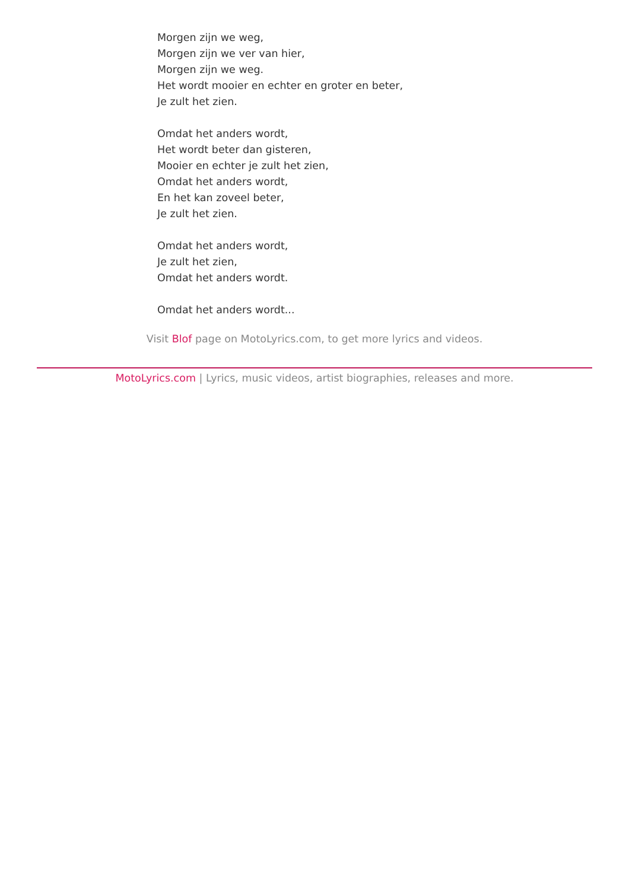Morgen zijn we weg,
Morgen zijn we ver van hier,
Morgen zijn we weg.
Het wordt mooier en echter en groter en beter,
Je zult het zien.
Omdat het anders wordt,
Het wordt beter dan gisteren,
Mooier en echter je zult het zien,
Omdat het anders wordt,
En het kan zoveel beter,
Je zult het zien.
Omdat het anders wordt,
Je zult het zien,
Omdat het anders wordt.
Omdat het anders wordt...
Visit Blof page on MotoLyrics.com, to get more lyrics and videos.
MotoLyrics.com | Lyrics, music videos, artist biographies, releases and more.